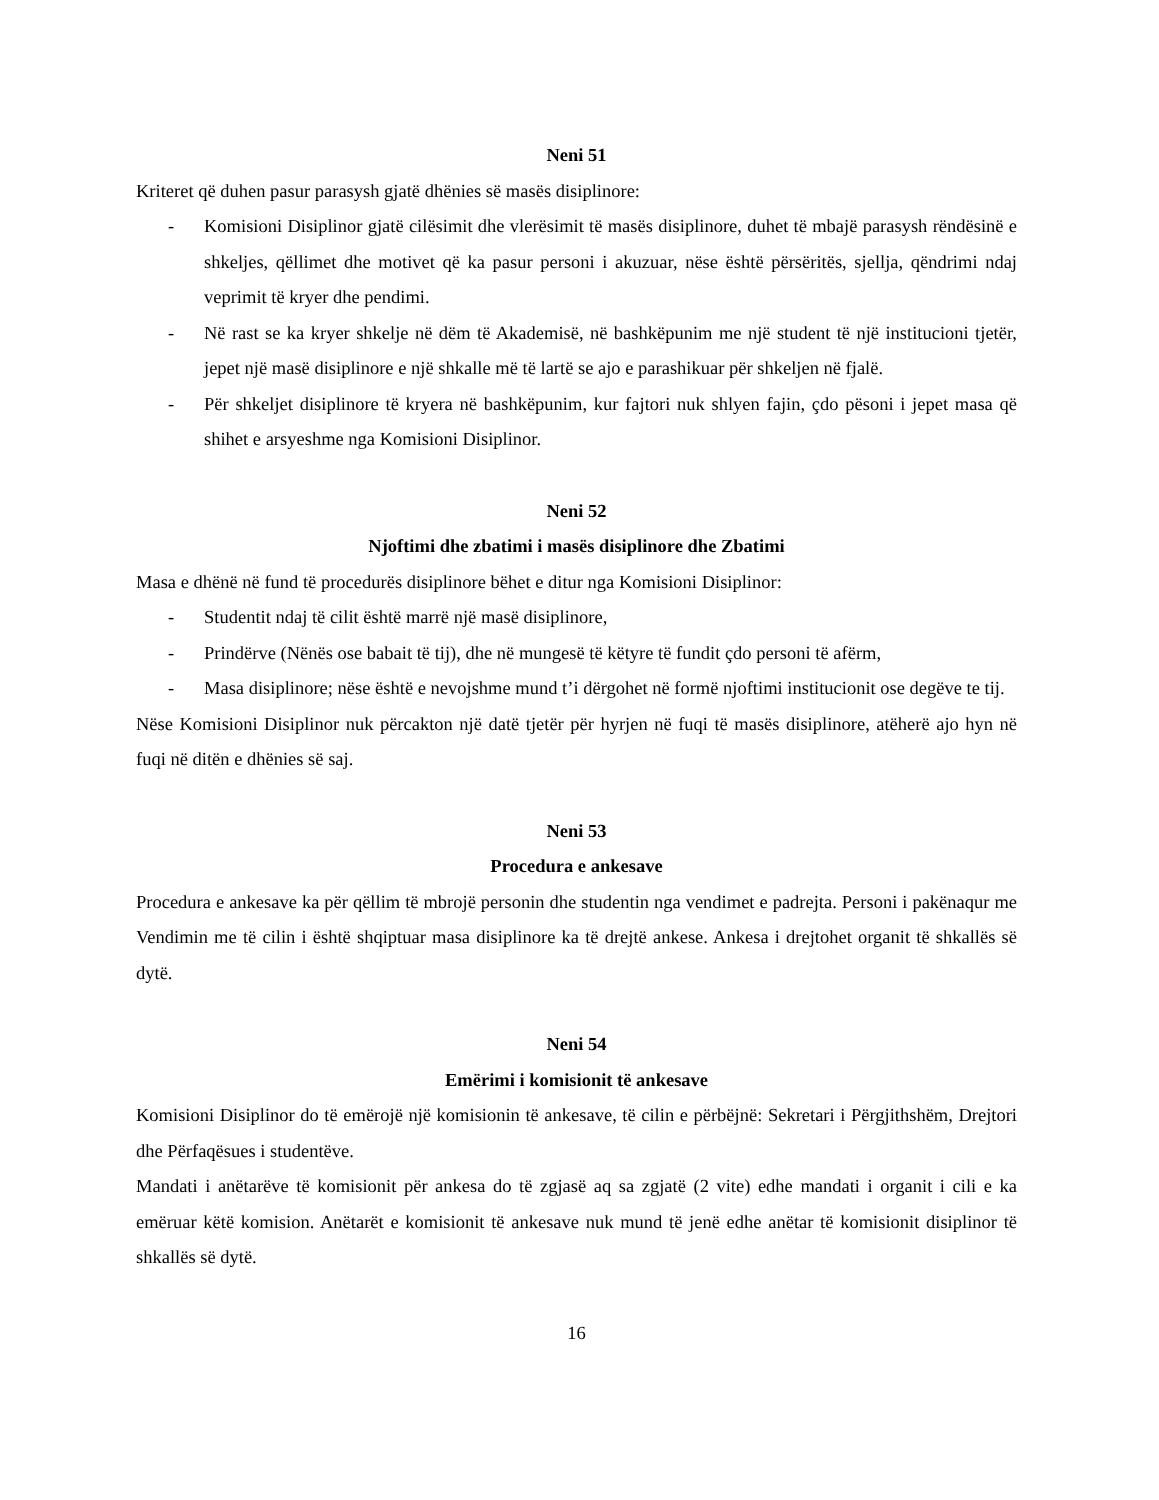Neni 51
Kriteret që duhen pasur parasysh gjatë dhënies së masës disiplinore:
- Komisioni Disiplinor gjatë cilësimit dhe vlerësimit të masës disiplinore, duhet të mbajë parasysh rëndësinë e shkeljes, qëllimet dhe motivet që ka pasur personi i akuzuar, nëse është përsëritës, sjellja, qëndrimi ndaj veprimit të kryer dhe pendimi.
- Në rast se ka kryer shkelje në dëm të Akademisë, në bashkëpunim me një student të një institucioni tjetër, jepet një masë disiplinore e një shkalle më të lartë se ajo e parashikuar për shkeljen në fjalë.
- Për shkeljet disiplinore të kryera në bashkëpunim, kur fajtori nuk shlyen fajin, çdo pësoni i jepet masa që shihet e arsyeshme nga Komisioni Disiplinor.
Neni 52
Njoftimi dhe zbatimi i masës disiplinore dhe Zbatimi
Masa e dhënë në fund të procedurës disiplinore bëhet e ditur nga Komisioni Disiplinor:
- Studentit ndaj të cilit është marrë një masë disiplinore,
- Prindërve (Nënës ose babait të tij), dhe në mungesë të këtyre të fundit çdo personi të afërm,
- Masa disiplinore; nëse është e nevojshme mund t’i dërgohet në formë njoftimi institucionit ose degëve te tij.
Nëse Komisioni Disiplinor nuk përcakton një datë tjetër për hyrjen në fuqi të masës disiplinore, atëherë ajo hyn në fuqi në ditën e dhënies së saj.
Neni 53
Procedura e ankesave
Procedura e ankesave ka për qëllim të mbrojë personin dhe studentin nga vendimet e padrejta. Personi i pakënaqur me Vendimin me të cilin i është shqiptuar masa disiplinore ka të drejtë ankese. Ankesa i drejtohet organit të shkallës së dytë.
Neni 54
Emërimi i komisionit të ankesave
Komisioni Disiplinor do të emërojë një komisionin të ankesave, të cilin e përbëjnë: Sekretari i Përgjithshëm, Drejtori dhe Përfaqësues i studentëve.
Mandati i anëtarëve të komisionit për ankesa do të zgjasë aq sa zgjatë (2 vite) edhe mandati i organit i cili e ka emëruar këtë komision. Anëtarët e komisionit të ankesave nuk mund të jenë edhe anëtar të komisionit disiplinor të shkallës së dytë.
16